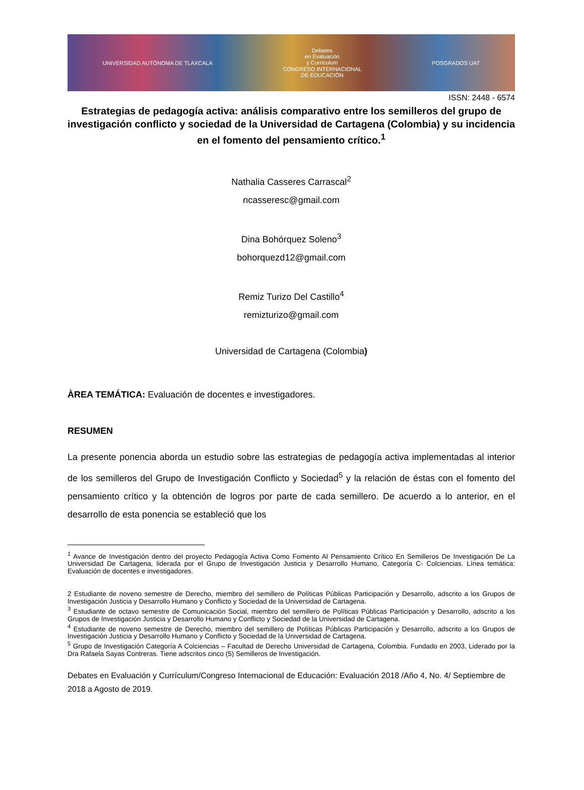UNIVERSIDAD AUTÓNOMA DE TLAXCALA Debates
en Evaluación
y Currículum
CONGRESO INTERNACIONAL
DE EDUCACIÓN POSGRADOS UAT
ISSN: 2448 - 6574
Estrategias de pedagogía activa: análisis comparativo entre los semilleros del grupo de investigación conflicto y sociedad de la Universidad de Cartagena (Colombia) y su incidencia en el fomento del pensamiento crítico.<sup>1</sup>
Nathalia Casseres Carrascal<sup>2</sup>
ncasseresc@gmail.com
Dina Bohórquez Soleno<sup>3</sup>
bohorquezd12@gmail.com
Remiz Turizo Del Castillo<sup>4</sup>
remizturizo@gmail.com
Universidad de Cartagena (Colombia)
ÀREA TEMÁTICA: Evaluación de docentes e investigadores.
RESUMEN
La presente ponencia aborda un estudio sobre las estrategias de pedagogía activa implementadas al interior de los semilleros del Grupo de Investigación Conflicto y Sociedad<sup>5</sup> y la relación de éstas con el fomento del pensamiento crítico y la obtención de logros por parte de cada semillero. De acuerdo a lo anterior, en el desarrollo de esta ponencia se estableció que los
<sup>1</sup> Avance de Investigación dentro del proyecto Pedagogía Activa Como Fomento Al Pensamiento Crítico En Semilleros De Investigación De La Universidad De Cartagena, liderada por el Grupo de Investigación Justicia y Desarrollo Humano, Categoría C- Colciencias. Línea temática: Evaluación de docentes e investigadores.
2 Estudiante de noveno semestre de Derecho, miembro del semillero de Políticas Públicas Participación y Desarrollo, adscrito a los Grupos de Investigación Justicia y Desarrollo Humano y Conflicto y Sociedad de la Universidad de Cartagena.
<sup>3</sup> Estudiante de octavo semestre de Comunicación Social, miembro del semillero de Políticas Públicas Participación y Desarrollo, adscrito a los Grupos de Investigación Justicia y Desarrollo Humano y Conflicto y Sociedad de la Universidad de Cartagena.
<sup>4</sup> Estudiante de noveno semestre de Derecho, miembro del semillero de Políticas Públicas Participación y Desarrollo, adscrito a los Grupos de Investigación Justicia y Desarrollo Humano y Conflicto y Sociedad de la Universidad de Cartagena.
<sup>5</sup> Grupo de Investigación Categoría A Colciencias – Facultad de Derecho Universidad de Cartagena, Colombia. Fundado en 2003, Liderado por la Dra Rafaela Sayas Contreras. Tiene adscritos cinco (5) Semilleros de Investigación.
Debates en Evaluación y Currículum/Congreso Internacional de Educación: Evaluación 2018 /Año 4, No. 4/ Septiembre de 2018 a Agosto de 2019.